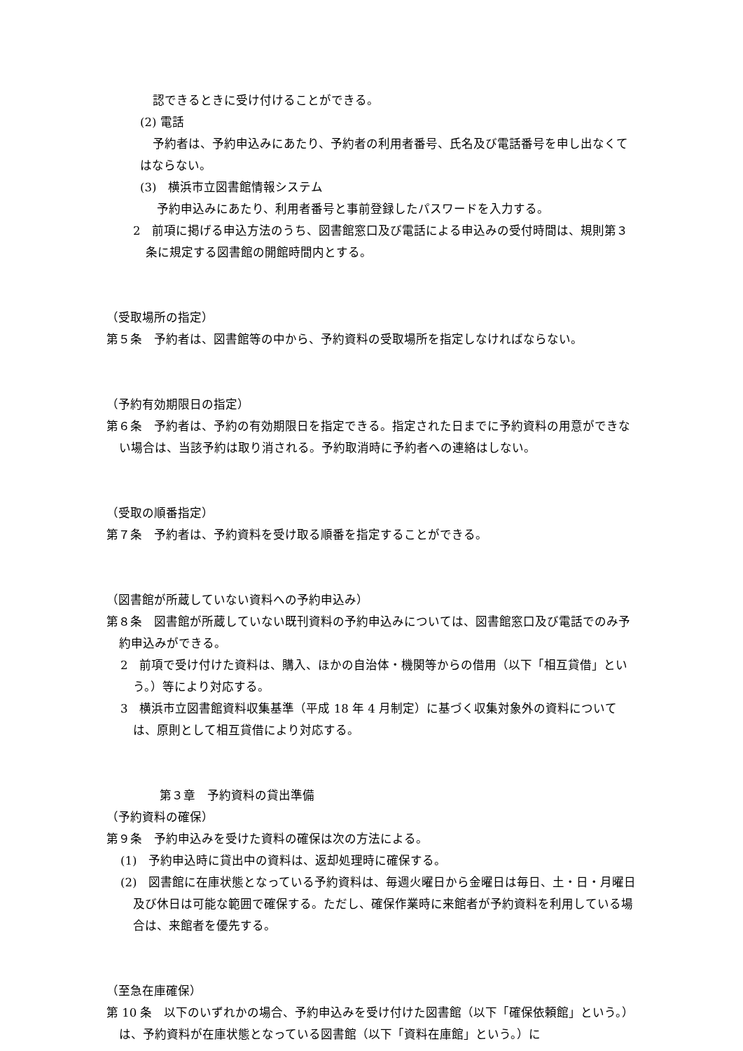認できるときに受け付けることができる。
(2) 電話
予約者は、予約申込みにあたり、予約者の利用者番号、氏名及び電話番号を申し出なくてはならない。
(3)　横浜市立図書館情報システム
予約申込みにあたり、利用者番号と事前登録したパスワードを入力する。
2　前項に掲げる申込方法のうち、図書館窓口及び電話による申込みの受付時間は、規則第３条に規定する図書館の開館時間内とする。
（受取場所の指定）
第５条　予約者は、図書館等の中から、予約資料の受取場所を指定しなければならない。
（予約有効期限日の指定）
第６条　予約者は、予約の有効期限日を指定できる。指定された日までに予約資料の用意ができない場合は、当該予約は取り消される。予約取消時に予約者への連絡はしない。
（受取の順番指定）
第７条　予約者は、予約資料を受け取る順番を指定することができる。
（図書館が所蔵していない資料への予約申込み）
第８条　図書館が所蔵していない既刊資料の予約申込みについては、図書館窓口及び電話でのみ予約申込みができる。
2　前項で受け付けた資料は、購入、ほかの自治体・機関等からの借用（以下「相互貸借」という。）等により対応する。
3　横浜市立図書館資料収集基準（平成 18 年 4 月制定）に基づく収集対象外の資料については、原則として相互貸借により対応する。
第３章　予約資料の貸出準備
（予約資料の確保）
第９条　予約申込みを受けた資料の確保は次の方法による。
(1)　予約申込時に貸出中の資料は、返却処理時に確保する。
(2)　図書館に在庫状態となっている予約資料は、毎週火曜日から金曜日は毎日、土・日・月曜日及び休日は可能な範囲で確保する。ただし、確保作業時に来館者が予約資料を利用している場合は、来館者を優先する。
（至急在庫確保）
第 10 条　以下のいずれかの場合、予約申込みを受け付けた図書館（以下「確保依頼館」という。）は、予約資料が在庫状態となっている図書館（以下「資料在庫館」という。）に